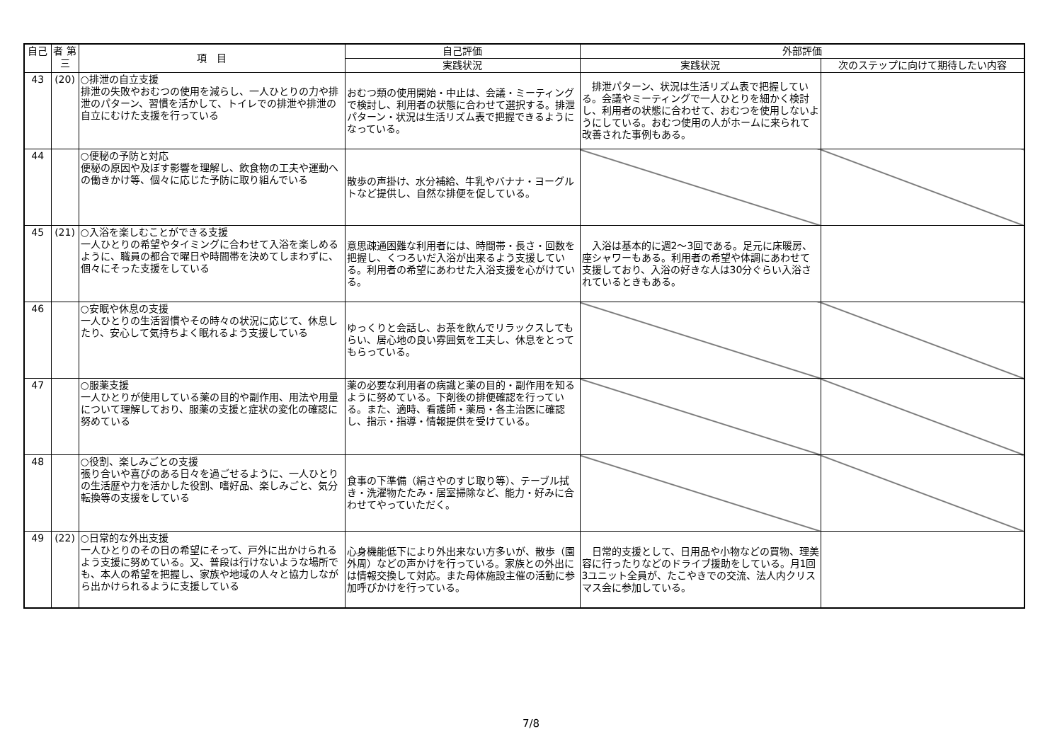| 自己 | 者 第三 | 項 目 | 自己評価 | 外部評価 | |
| --- | --- | --- | --- | --- | --- |
| | | | 実践状況 | 実践状況 | 次のステップに向けて期待したい内容 |
| 43 | (20) | ○排泄の自立支援 排泄の失敗やおむつの使用を減らし、一人ひとりの力や排泄のパターン、習慣を活かして、トイレでの排泄や排泄の自立にむけた支援を行っている | おむつ類の使用開始・中止は、会議・ミーティングで検討し、利用者の状態に合わせて選択する。排泄パターン・状況は生活リズム表で把握できるようになっている。 | 排泄パターン、状況は生活リズム表で把握している。会議やミーティングで一人ひとりを細かく検討し、利用者の状態に合わせて、おむつを使用しないようにしている。おむつ使用の人がホームに来られて改善された事例もある。 | |
| 44 | | ○便秘の予防と対応 便秘の原因や及ぼす影響を理解し、飲食物の工夫や運動への働きかけ等、個々に応じた予防に取り組んでいる | 散歩の声掛け、水分補給、牛乳やバナナ・ヨーグルトなど提供し、自然な排便を促している。 | | |
| 45 | (21) | ○入浴を楽しむことができる支援 一人ひとりの希望やタイミングに合わせて入浴を楽しめるように、職員の都合で曜日や時間帯を決めてしまわずに、個々にそった支援をしている | 意思疎通困難な利用者には、時間帯・長さ・回数を把握し、くつろいだ入浴が出来るよう支援している。利用者の希望にあわせた入浴支援を心がけている。 | 入浴は基本的に週2～3回である。足元に床暖房、座シャワーもある。利用者の希望や体調にあわせて支援しており、入浴の好きな人は30分ぐらい入浴されているときもある。 | |
| 46 | | ○安眠や休息の支援 一人ひとりの生活習慣やその時々の状況に応じて、休息したり、安心して気持ちよく眠れるよう支援している | ゆっくりと会話し、お茶を飲んでリラックスしてもらい、居心地の良い雰囲気を工夫し、休息をとってもらっている。 | | |
| 47 | | ○服薬支援 一人ひとりが使用している薬の目的や副作用、用法や用量について理解しており、服薬の支援と症状の変化の確認に努めている | 薬の必要な利用者の病識と薬の目的・副作用を知るように努めている。下剤後の排便確認を行っている。また、適時、看護師・薬局・各主治医に確認し、指示・指導・情報提供を受けている。 | | |
| 48 | | ○役割、楽しみごとの支援 張り合いや喜びのある日々を過ごせるように、一人ひとりの生活歴や力を活かした役割、嗜好品、楽しみごと、気分転換等の支援をしている | 食事の下準備（絹さやのすじ取り等）、テーブル拭き・洗濯物たたみ・居室掃除など、能力・好みに合わせてやっていただく。 | | |
| 49 | (22) | ○日常的な外出支援 一人ひとりのその日の希望にそって、戸外に出かけられるよう支援に努めている。又、普段は行けないような場所でも、本人の希望を把握し、家族や地域の人々と協力しながら出かけられるように支援している | 心身機能低下により外出来ない方多いが、散歩（園外周）などの声かけを行っている。家族との外出には情報交換して対応。また母体施設主催の活動に参加呼びかけを行っている。 | 日常的支援として、日用品や小物などの買物、理美容に行ったりなどのドライブ援助をしている。月1回3ユニット全員が、たこやきでの交流、法人内クリスマス会に参加している。 | |
7/8